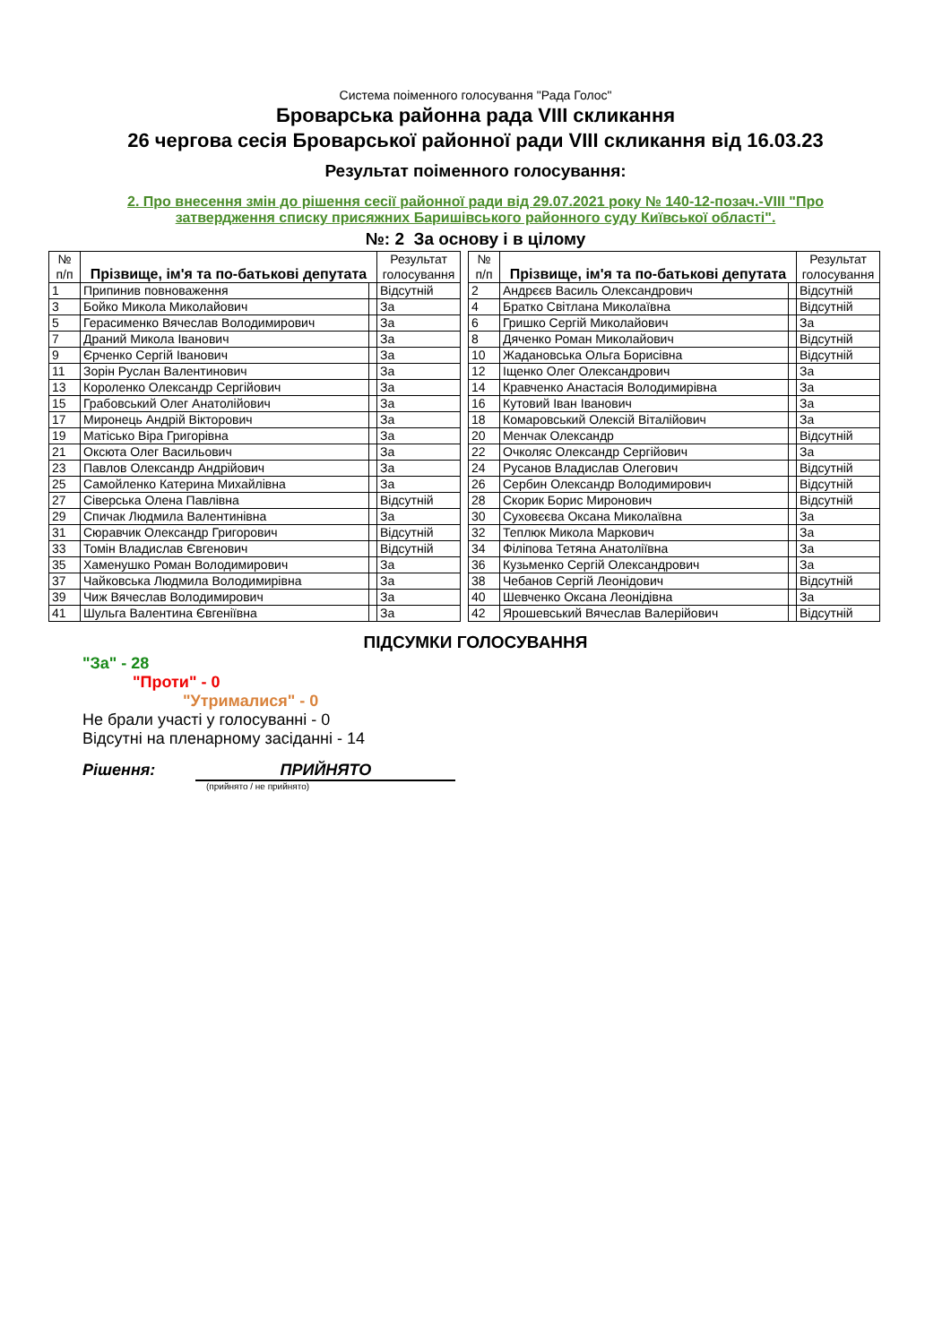Система поіменного голосування "Рада Голос"
Броварська районна рада VIII скликання
26 чергова сесія Броварської районної ради VIII скликання від 16.03.23
Результат поіменного голосування:
2. Про внесення змін до рішення сесії районної ради від 29.07.2021 року № 140-12-позач.-VIII "Про затвердження списку присяжних Баришівського районного суду Київської області".
№: 2 За основу і в цілому
| № п/п | Прізвище, ім'я та по-батькові депутата | | Результат голосування |
| --- | --- | --- | --- |
| 1 | Припинив повноваження | | Відсутній |
| 3 | Бойко Микола Миколайович | | За |
| 5 | Герасименко Вячеслав Володимирович | | За |
| 7 | Драний Микола Іванович | | За |
| 9 | Єрченко Сергій Іванович | | За |
| 11 | Зорін Руслан Валентинович | | За |
| 13 | Короленко Олександр Сергійович | | За |
| 15 | Грабовський Олег Анатолійович | | За |
| 17 | Миронець Андрій Вікторович | | За |
| 19 | Матісько Віра Григорівна | | За |
| 21 | Оксюта Олег Васильович | | За |
| 23 | Павлов Олександр Андрійович | | За |
| 25 | Самойленко Катерина Михайлівна | | За |
| 27 | Сіверська Олена Павлівна | | Відсутній |
| 29 | Спичак Людмила Валентинівна | | За |
| 31 | Сюравчик Олександр Григорович | | Відсутній |
| 33 | Томін Владислав Євгенович | | Відсутній |
| 35 | Хаменушко Роман Володимирович | | За |
| 37 | Чайковська Людмила Володимирівна | | За |
| 39 | Чиж Вячеслав Володимирович | | За |
| 41 | Шульга Валентина Євгеніївна | | За |
| № п/п | Прізвище, ім'я та по-батькові депутата | | Результат голосування |
| --- | --- | --- | --- |
| 2 | Андрєєв Василь Олександрович | | Відсутній |
| 4 | Братко Світлана Миколаївна | | Відсутній |
| 6 | Гришко Сергій Миколайович | | За |
| 8 | Дяченко Роман Миколайович | | Відсутній |
| 10 | Жадановська Ольга Борисівна | | Відсутній |
| 12 | Іщенко Олег Олександрович | | За |
| 14 | Кравченко Анастасія Володимирівна | | За |
| 16 | Кутовий Іван Іванович | | За |
| 18 | Комаровський Олексій Віталійович | | За |
| 20 | Менчак Олександр | | Відсутній |
| 22 | Очколяс Олександр Сергійович | | За |
| 24 | Русанов Владислав Олегович | | Відсутній |
| 26 | Сербин Олександр Володимирович | | Відсутній |
| 28 | Скорик Борис Миронович | | Відсутній |
| 30 | Суховєєва Оксана Миколаївна | | За |
| 32 | Теплюк Микола Маркович | | За |
| 34 | Філіпова Тетяна Анатоліївна | | За |
| 36 | Кузьменко Сергій Олександрович | | За |
| 38 | Чебанов Сергій Леонідович | | Відсутній |
| 40 | Шевченко Оксана Леонідівна | | За |
| 42 | Ярошевський Вячеслав Валерійович | | Відсутній |
ПІДСУМКИ ГОЛОСУВАННЯ
"За" - 28
"Проти" - 0
"Утрималися" - 0
Не брали участі у голосуванні - 0
Відсутні на пленарному засіданні - 14
Рішення: ПРИЙНЯТО
(прийнято / не прийнято)